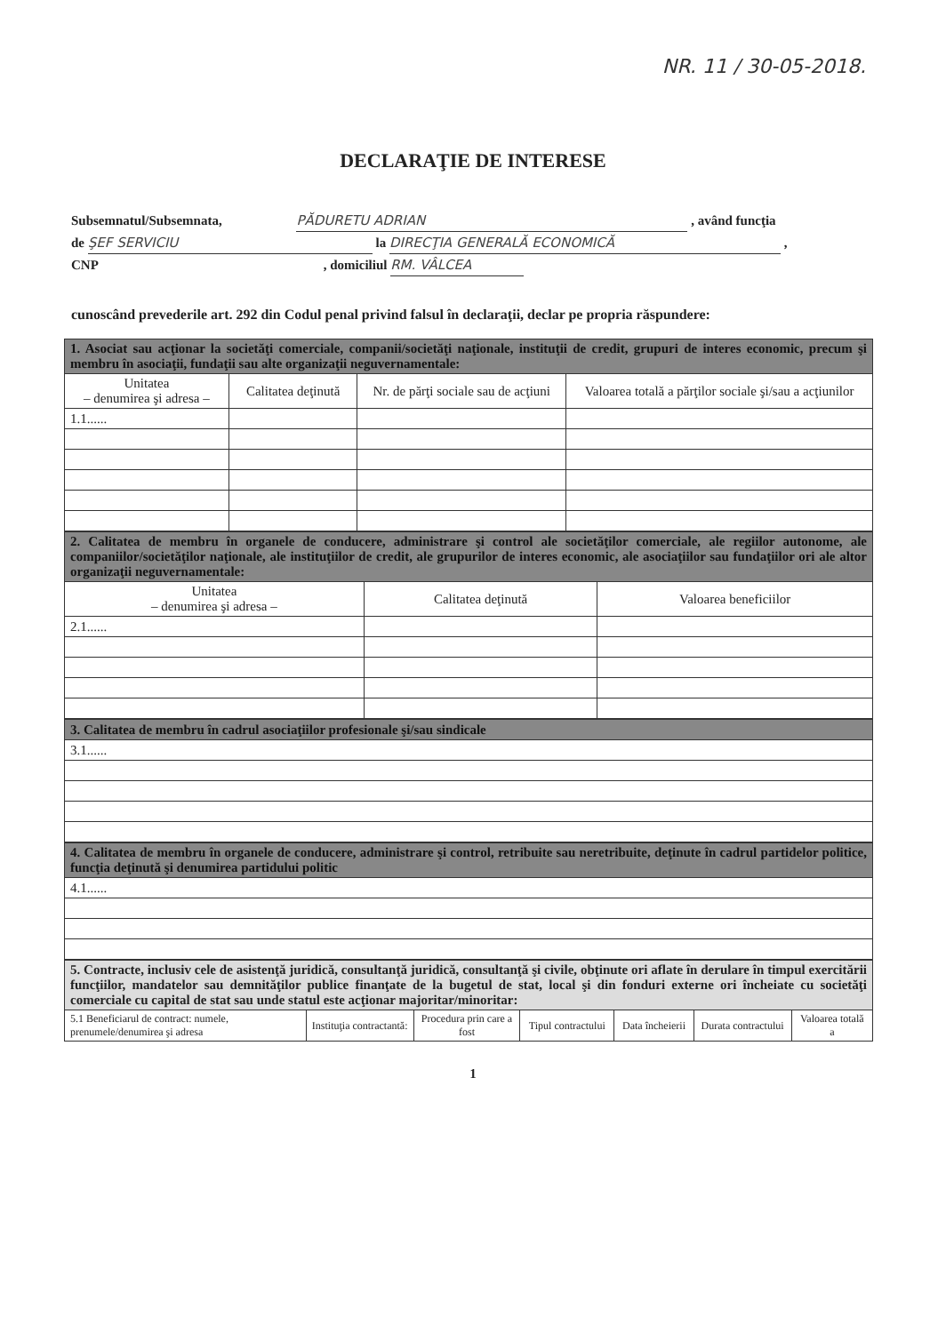NR. 11 / 30-05-2018.
DECLARAŢIE DE INTERESE
Subsemnatul/Subsemnata, PĂDURETU ADRIAN , având funcţia
de ŞEF SERVICIU la DIRECŢIA GENERALĂ ECONOMICĂ ,
CNP , domiciliul RM. VÂLCEA
cunoscând prevederile art. 292 din Codul penal privind falsul în declaraţii, declar pe propria răspundere:
| 1. Asociat sau acţionar la societăţi comerciale, companii/societăţi naţionale, instituţii de credit, grupuri de interes economic, precum şi membru în asociaţii, fundaţii sau alte organizaţii neguvernamentale: | | | |
| Unitatea – denumirea şi adresa – | Calitatea deţinută | Nr. de părţi sociale sau de acţiuni | Valoarea totală a părţilor sociale şi/sau a acţiunilor |
| 1.1...... | | | |
| 2. Calitatea de membru în organele de conducere, administrare şi control ale societăţilor comerciale, ale regiilor autonome, ale companiilor/societăţilor naţionale, ale instituţiilor de credit, ale grupurilor de interes economic, ale asociaţiilor sau fundaţiilor ori ale altor organizaţii neguvernamentale: | | |
| Unitatea – denumirea şi adresa – | Calitatea deţinută | Valoarea beneficiilor |
| 2.1...... | | |
| 3. Calitatea de membru în cadrul asociaţiilor profesionale şi/sau sindicale |
| 3.1...... |
| 4. Calitatea de membru în organele de conducere, administrare şi control, retribuite sau neretribuite, deţinute în cadrul partidelor politice, funcţia deţinută şi denumirea partidului politic |
| 4.1...... |
| 5. Contracte, inclusiv cele de asistenţă juridică, consultanţă juridică, consultanţă şi civile, obţinute ori aflate în derulare în timpul exercitării funcţiilor, mandatelor sau demnităţilor publice finanţate de la bugetul de stat, local şi din fonduri externe ori încheiate cu societăţi comerciale cu capital de stat sau unde statul este acţionar majoritar/minoritar: | | | | | | |
| 5.1 Beneficiarul de contract: numele, prenumele/denumirea şi adresa | Instituţia contractantă: | Procedura prin care a fost | Tipul contractului | Data încheierii | Durata contractului | Valoarea totală a |
1